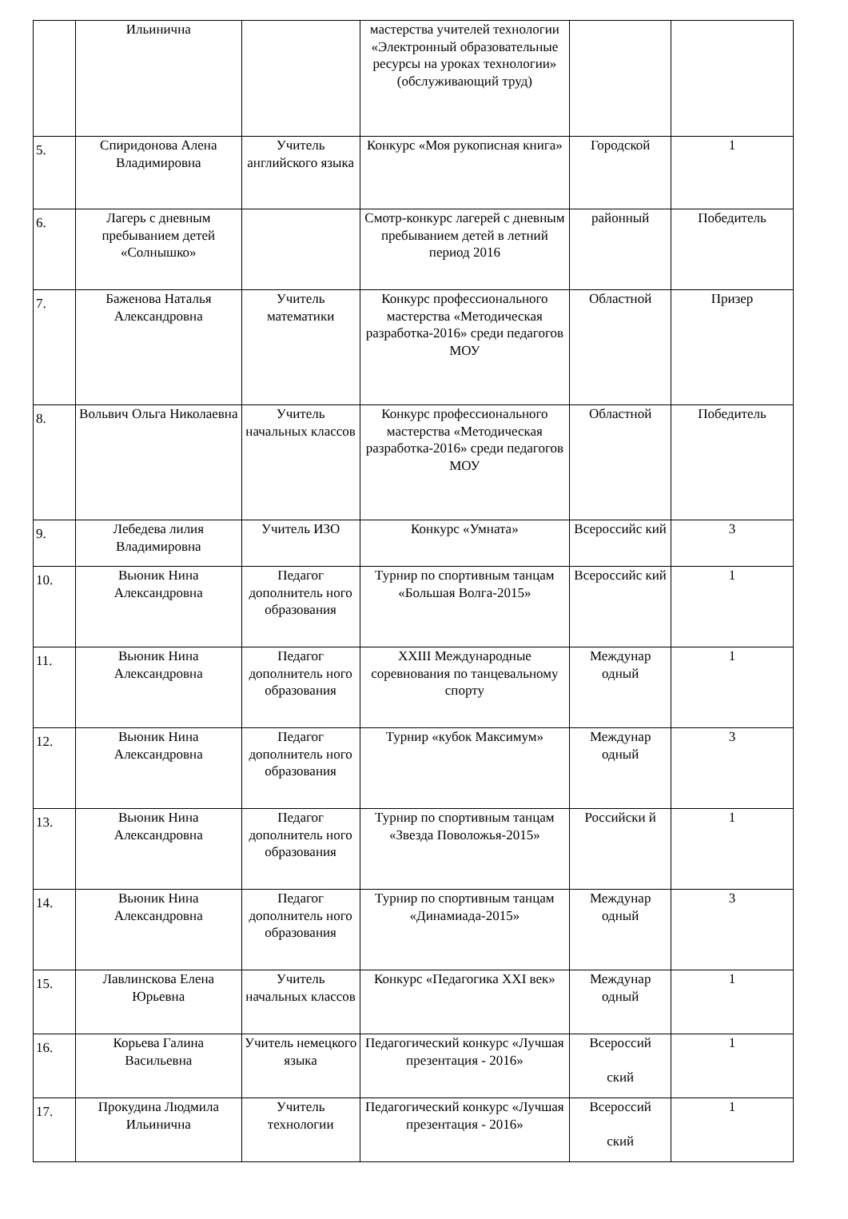| | Ильинична | | мастерства учителей технологии «Электронный образовательные ресурсы на уроках технологии» (обслуживающий труд) | | |
| 5. | Спиридонова Алена Владимировна | Учитель английского языка | Конкурс «Моя рукописная книга» | Городской | 1 |
| 6. | Лагерь с дневным пребыванием детей «Солнышко» | | Смотр-конкурс лагерей с дневным пребыванием детей в летний период 2016 | районный | Победитель |
| 7. | Баженова Наталья Александровна | Учитель математики | Конкурс профессионального мастерства «Методическая разработка-2016» среди педагогов МОУ | Областной | Призер |
| 8. | Вольвич Ольга Николаевна | Учитель начальных классов | Конкурс профессионального мастерства «Методическая разработка-2016» среди педагогов МОУ | Областной | Победитель |
| 9. | Лебедева лилия Владимировна | Учитель ИЗО | Конкурс «Умната» | Всероссийс кий | 3 |
| 10. | Вьюник Нина Александровна | Педагог дополнитель ного образования | Турнир по спортивным танцам «Большая Волга-2015» | Всероссийс кий | 1 |
| 11. | Вьюник Нина Александровна | Педагог дополнитель ного образования | XXIII Международные соревнования по танцевальному спорту | Междунар одный | 1 |
| 12. | Вьюник Нина Александровна | Педагог дополнитель ного образования | Турнир «кубок Максимум» | Междунар одный | 3 |
| 13. | Вьюник Нина Александровна | Педагог дополнитель ного образования | Турнир по спортивным танцам «Звезда Поволожья-2015» | Российски й | 1 |
| 14. | Вьюник Нина Александровна | Педагог дополнитель ного образования | Турнир по спортивным танцам «Динамиада-2015» | Междунар одный | 3 |
| 15. | Лавлинскова Елена Юрьевна | Учитель начальных классов | Конкурс «Педагогика XXI век» | Междунар одный | 1 |
| 16. | Корьева Галина Васильевна | Учитель немецкого языка | Педагогический конкурс «Лучшая презентация - 2016» | Всероссий ский | 1 |
| 17. | Прокудина Людмила Ильинична | Учитель технологии | Педагогический конкурс «Лучшая презентация - 2016» | Всероссий ский | 1 |